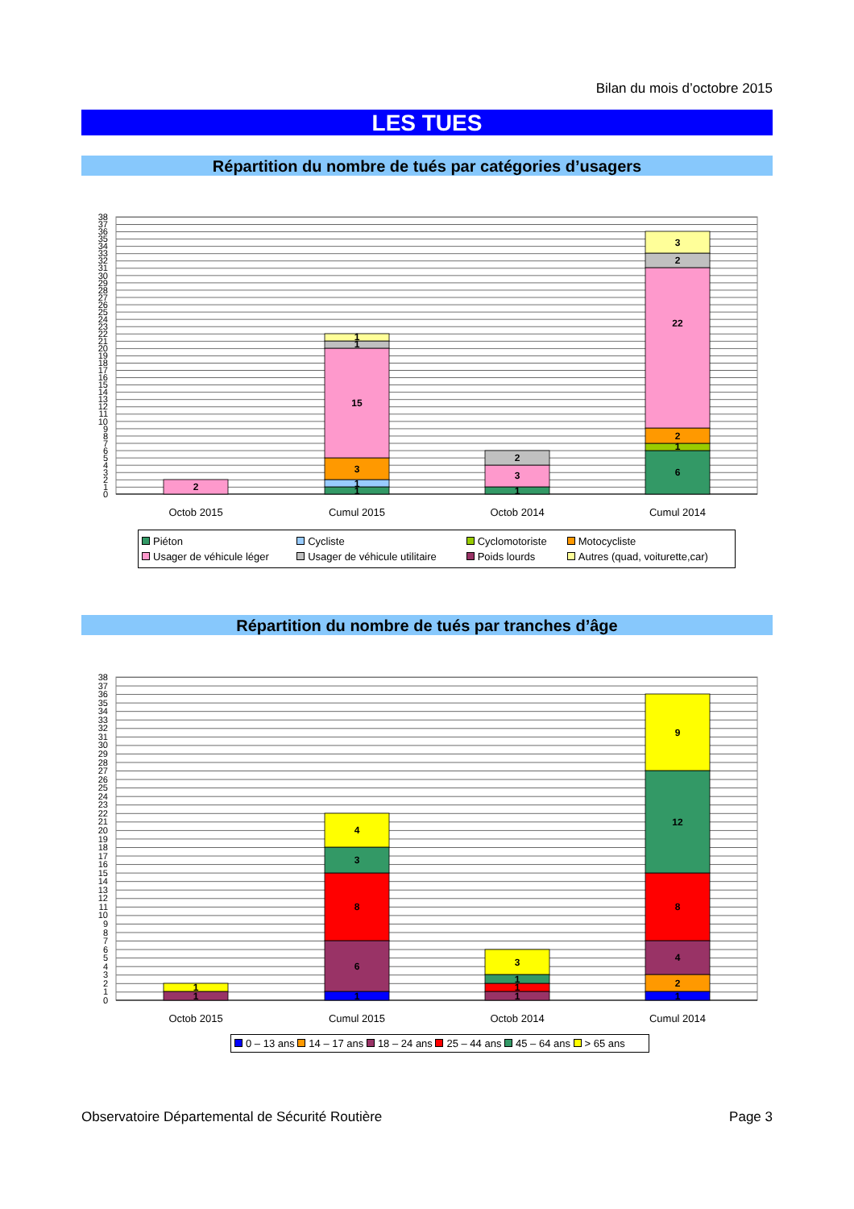Bilan du mois d’octobre 2015
LES TUES
Répartition du nombre de tués par catégories d’usagers
0
1
2
3
4
5
6
7
8
9
10
11
12
13
14
15
16
17
18
19
20
21
22
23
24
25
26
27
28
29
30
31
32
33
34
35
36
37
38
2
1
1
3
15
1
1
1
3
2
6
1
2
22
2
3
Octob 2015
Cumul 2015
Octob 2014
Cumul 2014
| Piéton | Cycliste | Cyclomotoriste | Motocycliste |
| Usager de véhicule léger | Usager de véhicule utilitaire | Poids lourds | Autres (quad, voiturette,car) |
Répartition du nombre de tués par tranches d’âge
0
1
2
3
4
5
6
7
8
9
10
11
12
13
14
15
16
17
18
19
20
21
22
23
24
25
26
27
28
29
30
31
32
33
34
35
36
37
38
1
1
1
6
8
3
4
1
1
1
3
1
2
4
8
12
9
Octob 2015
Cumul 2015
Octob 2014
Cumul 2014
0 – 13 ans 14 – 17 ans 18 – 24 ans 25 – 44 ans 45 – 64 ans > 65 ans
Observatoire Départemental de Sécurité Routière Page 3